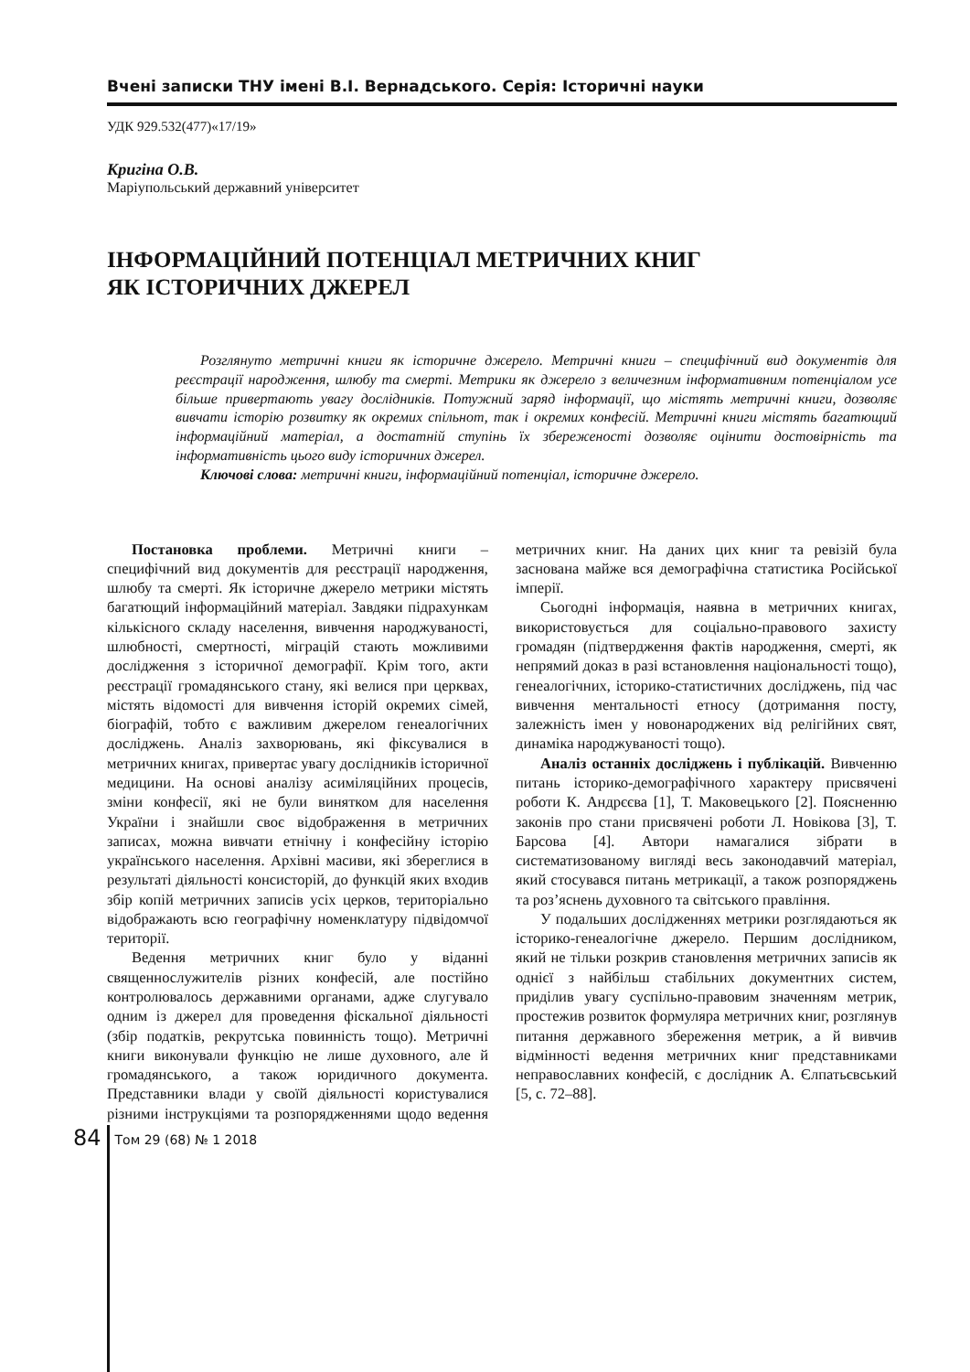Вчені записки ТНУ імені В.І. Вернадського. Серія: Історичні науки
УДК 929.532(477)«17/19»
Кригіна О.В.
Маріупольський державний університет
ІНФОРМАЦІЙНИЙ ПОТЕНЦІАЛ МЕТРИЧНИХ КНИГ
ЯК ІСТОРИЧНИХ ДЖЕРЕЛ
Розглянуто метричні книги як історичне джерело. Метричні книги – специфічний вид документів для реєстрації народження, шлюбу та смерті. Метрики як джерело з величезним інформативним потенціалом усе більше привертають увагу дослідників. Потужний заряд інформації, що містять метричні книги, дозволяє вивчати історію розвитку як окремих спільнот, так і окремих конфесій. Метричні книги містять багатющий інформаційний матеріал, а достатній ступінь їх збереженості дозволяє оцінити достовірність та інформативність цього виду історичних джерел.
Ключові слова: метричні книги, інформаційний потенціал, історичне джерело.
Постановка проблеми. Метричні книги – специфічний вид документів для реєстрації народження, шлюбу та смерті. Як історичне джерело метрики містять багатющий інформаційний матеріал. Завдяки підрахункам кількісного складу населення, вивчення народжуваності, шлюбності, смертності, міграцій стають можливими дослідження з історичної демографії. Крім того, акти реєстрації громадянського стану, які велися при церквах, містять відомості для вивчення історій окремих сімей, біографій, тобто є важливим джерелом генеалогічних досліджень. Аналіз захворювань, які фіксувалися в метричних книгах, привертає увагу дослідників історичної медицини. На основі аналізу асиміляційних процесів, зміни конфесії, які не були винятком для населення України і знайшли своє відображення в метричних записах, можна вивчати етнічну і конфесійну історію українського населення. Архівні масиви, які збереглися в результаті діяльності консисторій, до функцій яких входив збір копій метричних записів усіх церков, територіально відображають всю географічну номенклатуру підвідомчої території.
Ведення метричних книг було у віданні священнослужителів різних конфесій, але постійно контролювалось державними органами, адже слугувало одним із джерел для проведення фіскальної діяльності (збір податків, рекрутська повинність тощо). Метричні книги виконували функцію не лише духовного, але й громадянського, а також юридичного документа. Представники влади у своїй діяльності користувалися різними інструкціями та розпорядженнями щодо ведення метричних книг. На даних цих книг та ревізій була заснована майже вся демографічна статистика Російської імперії.
Сьогодні інформація, наявна в метричних книгах, використовується для соціально-правового захисту громадян (підтвердження фактів народження, смерті, як непрямий доказ в разі встановлення національності тощо), генеалогічних, історико-статистичних досліджень, під час вивчення ментальності етносу (дотримання посту, залежність імен у новонароджених від релігійних свят, динаміка народжуваності тощо).
Аналіз останніх досліджень і публікацій. Вивченню питань історико-демографічного характеру присвячені роботи К. Андрєєва [1], Т. Маковецького [2]. Поясненню законів про стани присвячені роботи Л. Новікова [3], Т. Барсова [4]. Автори намагалися зібрати в систематизованому вигляді весь законодавчий матеріал, який стосувався питань метрикації, а також розпоряджень та роз’яснень духовного та світського правління.
У подальших дослідженнях метрики розглядаються як історико-генеалогічне джерело. Першим дослідником, який не тільки розкрив становлення метричних записів як однієї з найбільш стабільних документних систем, приділив увагу суспільно-правовим значенням метрик, простежив розвиток формуляра метричних книг, розглянув питання державного збереження метрик, а й вивчив відмінності ведення метричних книг представниками неправославних конфесій, є дослідник А. Єлпатьєвський [5, с. 72–88].
84
Том 29 (68) № 1 2018